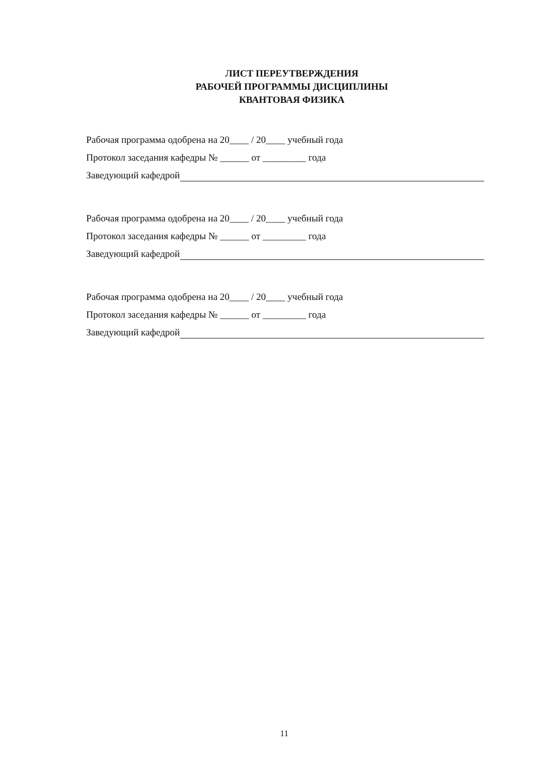ЛИСТ ПЕРЕУТВЕРЖДЕНИЯ
РАБОЧЕЙ ПРОГРАММЫ ДИСЦИПЛИНЫ
КВАНТОВАЯ ФИЗИКА
Рабочая программа одобрена на 20____ / 20____ учебный года
Протокол заседания кафедры № ______ от _________ года
Заведующий кафедрой
Рабочая программа одобрена на 20____ / 20____ учебный года
Протокол заседания кафедры № ______ от _________ года
Заведующий кафедрой
Рабочая программа одобрена на 20____ / 20____ учебный года
Протокол заседания кафедры № ______ от _________ года
Заведующий кафедрой
11